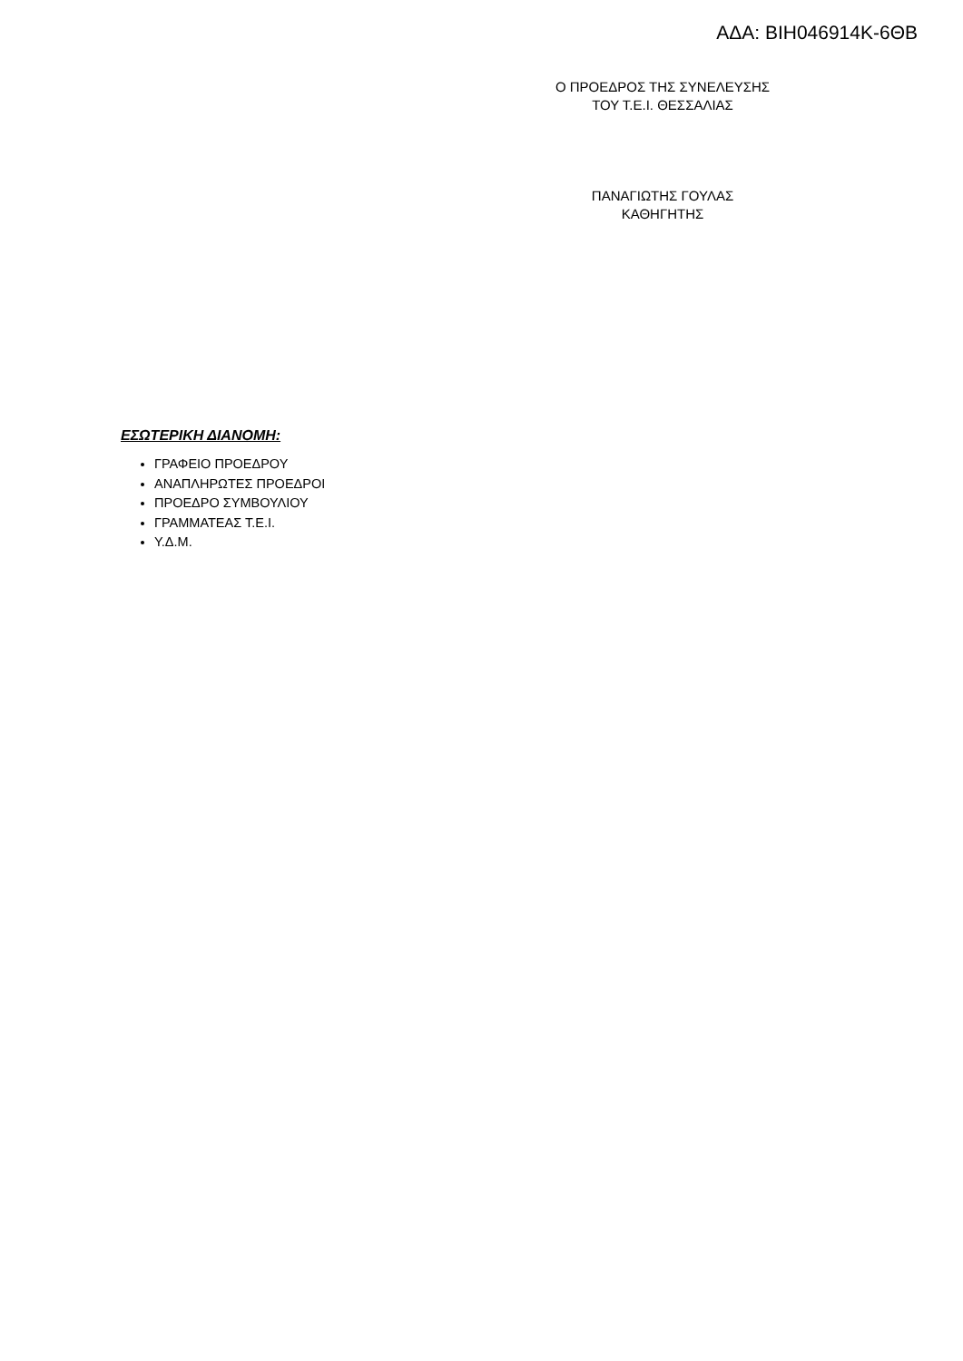ΑΔΑ: ΒΙΗ046914Κ-6ΘΒ
Ο ΠΡΟΕΔΡΟΣ ΤΗΣ ΣΥΝΕΛΕΥΣΗΣ
ΤΟΥ Τ.Ε.Ι. ΘΕΣΣΑΛΙΑΣ
ΠΑΝΑΓΙΩΤΗΣ ΓΟΥΛΑΣ
ΚΑΘΗΓΗΤΗΣ
ΕΣΩΤΕΡΙΚΗ ΔΙΑΝΟΜΗ:
ΓΡΑΦΕΙΟ ΠΡΟΕΔΡΟΥ
ΑΝΑΠΛΗΡΩΤΕΣ ΠΡΟΕΔΡΟΙ
ΠΡΟΕΔΡΟ ΣΥΜΒΟΥΛΙΟΥ
ΓΡΑΜΜΑΤΕΑΣ Τ.Ε.Ι.
Υ.Δ.Μ.